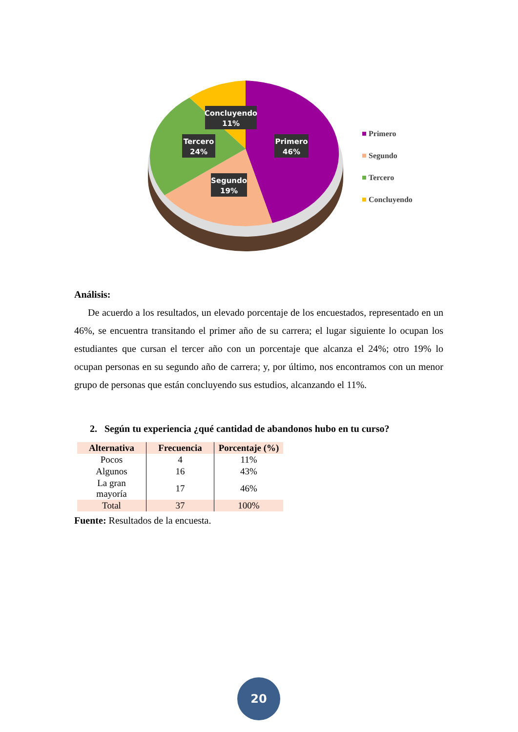Concluyendo
11%
Tercero
24%
Primero
46%
Segundo
19%
Primero
Segundo
Tercero
Concluyendo
Análisis:
De acuerdo a los resultados, un elevado porcentaje de los encuestados, representado en un 46%, se encuentra transitando el primer año de su carrera; el lugar siguiente lo ocupan los estudiantes que cursan el tercer año con un porcentaje que alcanza el 24%; otro 19% lo ocupan personas en su segundo año de carrera; y, por último, nos encontramos con un menor grupo de personas que están concluyendo sus estudios, alcanzando el 11%.
2. Según tu experiencia ¿qué cantidad de abandonos hubo en tu curso?
| Alternativa | Frecuencia | Porcentaje (%) |
| --- | --- | --- |
| Pocos | 4 | 11% |
| Algunos | 16 | 43% |
| La gran mayoría | 17 | 46% |
| Total | 37 | 100% |
Fuente: Resultados de la encuesta.
20